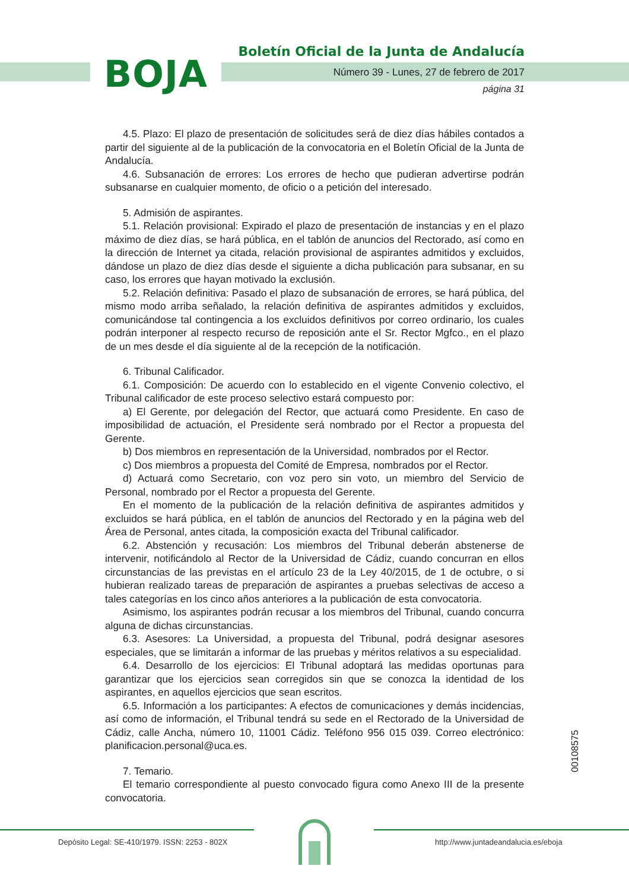BOJA
Boletín Oficial de la Junta de Andalucía
Número 39 - Lunes, 27 de febrero de 2017
página 31
4.5. Plazo: El plazo de presentación de solicitudes será de diez días hábiles contados a partir del siguiente al de la publicación de la convocatoria en el Boletín Oficial de la Junta de Andalucía.
4.6. Subsanación de errores: Los errores de hecho que pudieran advertirse podrán subsanarse en cualquier momento, de oficio o a petición del interesado.
5. Admisión de aspirantes.
5.1. Relación provisional: Expirado el plazo de presentación de instancias y en el plazo máximo de diez días, se hará pública, en el tablón de anuncios del Rectorado, así como en la dirección de Internet ya citada, relación provisional de aspirantes admitidos y excluidos, dándose un plazo de diez días desde el siguiente a dicha publicación para subsanar, en su caso, los errores que hayan motivado la exclusión.
5.2. Relación definitiva: Pasado el plazo de subsanación de errores, se hará pública, del mismo modo arriba señalado, la relación definitiva de aspirantes admitidos y excluidos, comunicándose tal contingencia a los excluidos definitivos por correo ordinario, los cuales podrán interponer al respecto recurso de reposición ante el Sr. Rector Mgfco., en el plazo de un mes desde el día siguiente al de la recepción de la notificación.
6. Tribunal Calificador.
6.1. Composición: De acuerdo con lo establecido en el vigente Convenio colectivo, el Tribunal calificador de este proceso selectivo estará compuesto por:
a) El Gerente, por delegación del Rector, que actuará como Presidente. En caso de imposibilidad de actuación, el Presidente será nombrado por el Rector a propuesta del Gerente.
b) Dos miembros en representación de la Universidad, nombrados por el Rector.
c) Dos miembros a propuesta del Comité de Empresa, nombrados por el Rector.
d) Actuará como Secretario, con voz pero sin voto, un miembro del Servicio de Personal, nombrado por el Rector a propuesta del Gerente.
En el momento de la publicación de la relación definitiva de aspirantes admitidos y excluidos se hará pública, en el tablón de anuncios del Rectorado y en la página web del Área de Personal, antes citada, la composición exacta del Tribunal calificador.
6.2. Abstención y recusación: Los miembros del Tribunal deberán abstenerse de intervenir, notificándolo al Rector de la Universidad de Cádiz, cuando concurran en ellos circunstancias de las previstas en el artículo 23 de la Ley 40/2015, de 1 de octubre, o si hubieran realizado tareas de preparación de aspirantes a pruebas selectivas de acceso a tales categorías en los cinco años anteriores a la publicación de esta convocatoria.
Asimismo, los aspirantes podrán recusar a los miembros del Tribunal, cuando concurra alguna de dichas circunstancias.
6.3. Asesores: La Universidad, a propuesta del Tribunal, podrá designar asesores especiales, que se limitarán a informar de las pruebas y méritos relativos a su especialidad.
6.4. Desarrollo de los ejercicios: El Tribunal adoptará las medidas oportunas para garantizar que los ejercicios sean corregidos sin que se conozca la identidad de los aspirantes, en aquellos ejercicios que sean escritos.
6.5. Información a los participantes: A efectos de comunicaciones y demás incidencias, así como de información, el Tribunal tendrá su sede en el Rectorado de la Universidad de Cádiz, calle Ancha, número 10, 11001 Cádiz. Teléfono 956 015 039. Correo electrónico: planificacion.personal@uca.es.
7. Temario.
El temario correspondiente al puesto convocado figura como Anexo III de la presente convocatoria.
00108575
Depósito Legal: SE-410/1979. ISSN: 2253 - 802X
http://www.juntadeandalucia.es/eboja